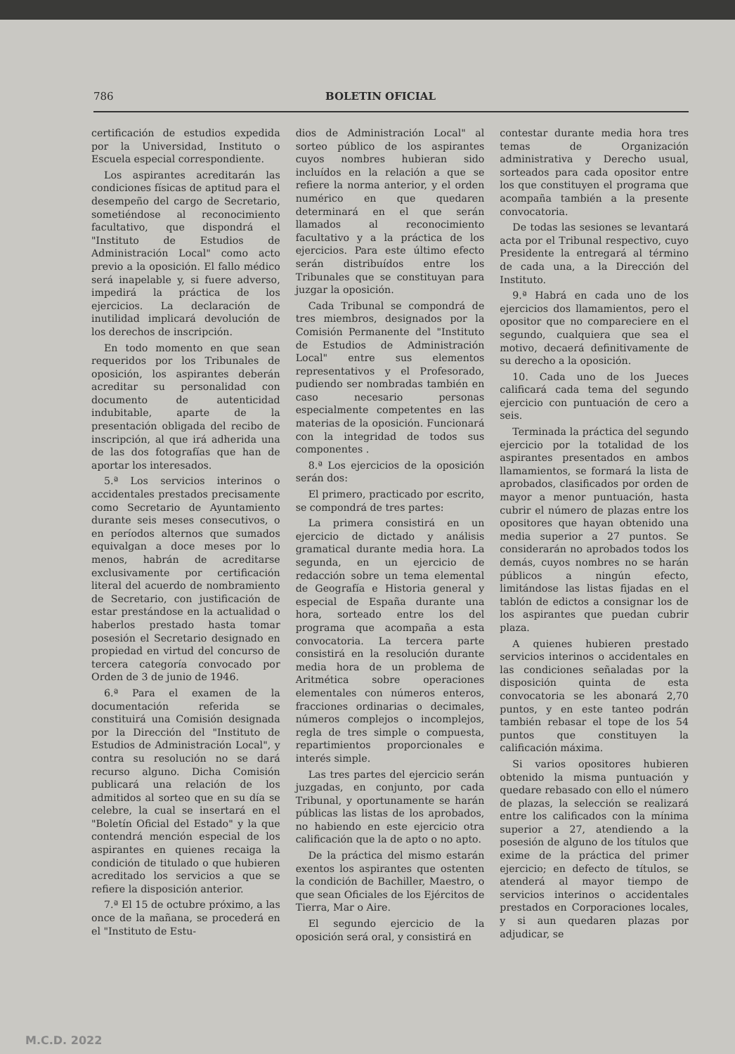786 BOLETIN OFICIAL
certificación de estudios expedida por la Universidad, Instituto o Escuela especial correspondiente.
Los aspirantes acreditarán las condiciones físicas de aptitud para el desempeño del cargo de Secretario, sometiéndose al reconocimiento facultativo, que dispondrá el "Instituto de Estudios de Administración Local" como acto previo a la oposición. El fallo médico será inapelable y, si fuere adverso, impedirá la práctica de los ejercicios. La declaración de inutilidad implicará devolución de los derechos de inscripción.
En todo momento en que sean requeridos por los Tribunales de oposición, los aspirantes deberán acreditar su personalidad con documento de autenticidad indubitable, aparte de la presentación obligada del recibo de inscripción, al que irá adherida una de las dos fotografías que han de aportar los interesados.
5.ª Los servicios interinos o accidentales prestados precisamente como Secretario de Ayuntamiento durante seis meses consecutivos, o en períodos alternos que sumados equivalgan a doce meses por lo menos, habrán de acreditarse exclusivamente por certificación literal del acuerdo de nombramiento de Secretario, con justificación de estar prestándose en la actualidad o haberlos prestado hasta tomar posesión el Secretario designado en propiedad en virtud del concurso de tercera categoría convocado por Orden de 3 de junio de 1946.
6.ª Para el examen de la documentación referida se constituirá una Comisión designada por la Dirección del "Instituto de Estudios de Administración Local", y contra su resolución no se dará recurso alguno. Dicha Comisión publicará una relación de los admitidos al sorteo que en su día se celebre, la cual se insertará en el "Boletín Oficial del Estado" y la que contendrá mención especial de los aspirantes en quienes recaiga la condición de titulado o que hubieren acreditado los servicios a que se refiere la disposición anterior.
7.ª El 15 de octubre próximo, a las once de la mañana, se procederá en el "Instituto de Estu-
dios de Administración Local" al sorteo público de los aspirantes cuyos nombres hubieran sido incluídos en la relación a que se refiere la norma anterior, y el orden numérico en que quedaren determinará en el que serán llamados al reconocimiento facultativo y a la práctica de los ejercicios. Para este último efecto serán distribuídos entre los Tribunales que se constituyan para juzgar la oposición.
Cada Tribunal se compondrá de tres miembros, designados por la Comisión Permanente del "Instituto de Estudios de Administración Local" entre sus elementos representativos y el Profesorado, pudiendo ser nombradas también en caso necesario personas especialmente competentes en las materias de la oposición. Funcionará con la integridad de todos sus componentes .
8.ª Los ejercicios de la oposición serán dos:
El primero, practicado por escrito, se compondrá de tres partes:
La primera consistirá en un ejercicio de dictado y análisis gramatical durante media hora. La segunda, en un ejercicio de redacción sobre un tema elemental de Geografía e Historia general y especial de España durante una hora, sorteado entre los del programa que acompaña a esta convocatoria. La tercera parte consistirá en la resolución durante media hora de un problema de Aritmética sobre operaciones elementales con números enteros, fracciones ordinarias o decimales, números complejos o incomplejos, regla de tres simple o compuesta, repartimientos proporcionales e interés simple.
Las tres partes del ejercicio serán juzgadas, en conjunto, por cada Tribunal, y oportunamente se harán públicas las listas de los aprobados, no habiendo en este ejercicio otra calificación que la de apto o no apto.
De la práctica del mismo estarán exentos los aspirantes que ostenten la condición de Bachiller, Maestro, o que sean Oficiales de los Ejércitos de Tierra, Mar o Aire.
El segundo ejercicio de la oposición será oral, y consistirá en
contestar durante media hora tres temas de Organización administrativa y Derecho usual, sorteados para cada opositor entre los que constituyen el programa que acompaña también a la presente convocatoria.
De todas las sesiones se levantará acta por el Tribunal respectivo, cuyo Presidente la entregará al término de cada una, a la Dirección del Instituto.
9.ª Habrá en cada uno de los ejercicios dos llamamientos, pero el opositor que no compareciere en el segundo, cualquiera que sea el motivo, decaerá definitivamente de su derecho a la oposición.
10. Cada uno de los Jueces calificará cada tema del segundo ejercicio con puntuación de cero a seis.
Terminada la práctica del segundo ejercicio por la totalidad de los aspirantes presentados en ambos llamamientos, se formará la lista de aprobados, clasificados por orden de mayor a menor puntuación, hasta cubrir el número de plazas entre los opositores que hayan obtenido una media superior a 27 puntos. Se considerarán no aprobados todos los demás, cuyos nombres no se harán públicos a ningún efecto, limitándose las listas fijadas en el tablón de edictos a consignar los de los aspirantes que puedan cubrir plaza.
A quienes hubieren prestado servicios interinos o accidentales en las condiciones señaladas por la disposición quinta de esta convocatoria se les abonará 2,70 puntos, y en este tanteo podrán también rebasar el tope de los 54 puntos que constituyen la calificación máxima.
Si varios opositores hubieren obtenido la misma puntuación y quedare rebasado con ello el número de plazas, la selección se realizará entre los calificados con la mínima superior a 27, atendiendo a la posesión de alguno de los títulos que exime de la práctica del primer ejercicio; en defecto de títulos, se atenderá al mayor tiempo de servicios interinos o accidentales prestados en Corporaciones locales, y si aun quedaren plazas por adjudicar, se
M.C.D. 2022